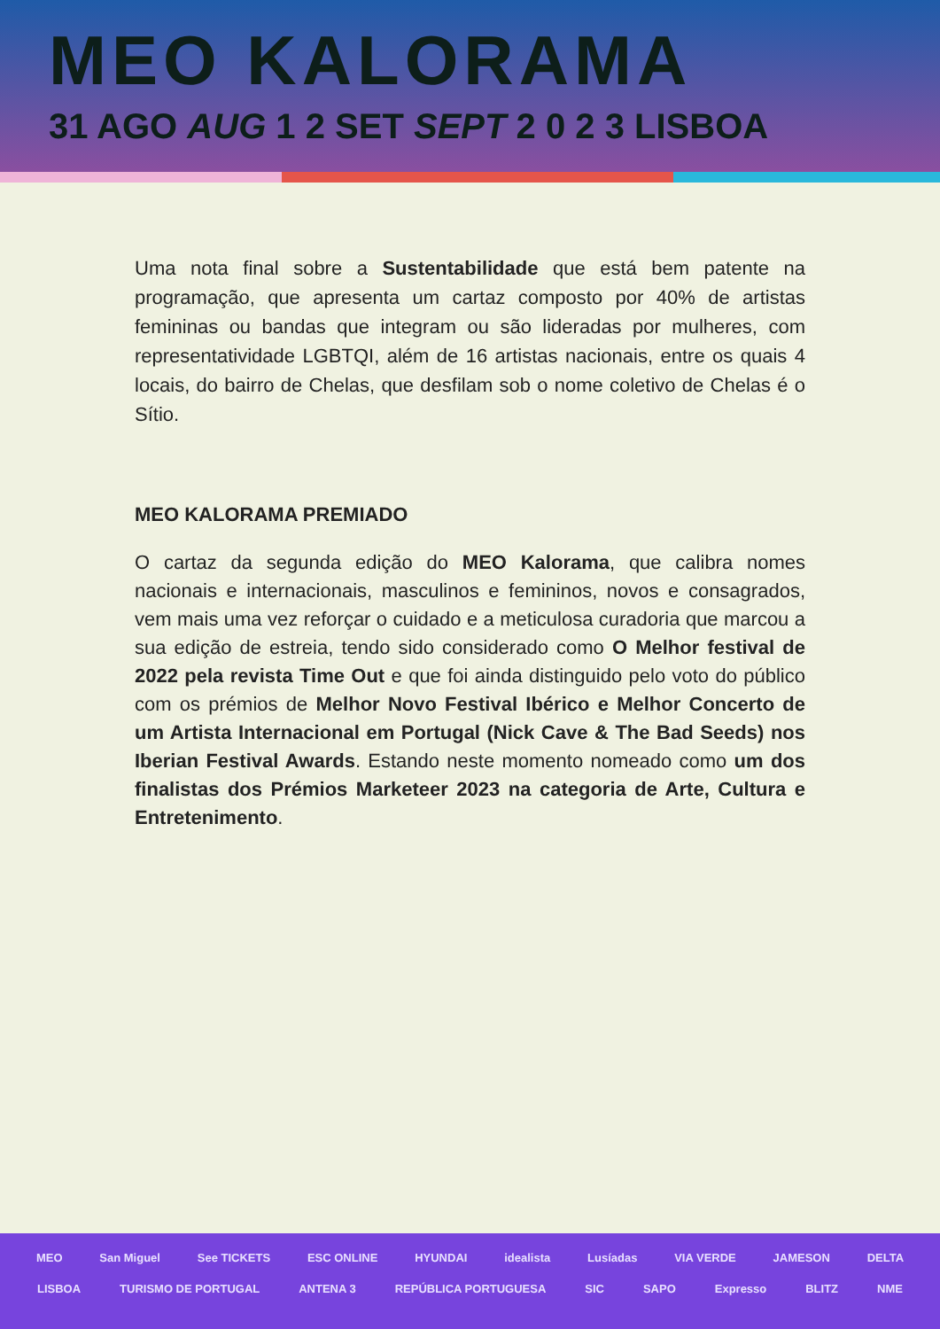MEO KALORAMA
31 AGO AUG 1 2 SET SEPT 2 0 2 3 LISBOA
Uma nota final sobre a Sustentabilidade que está bem patente na programação, que apresenta um cartaz composto por 40% de artistas femininas ou bandas que integram ou são lideradas por mulheres, com representatividade LGBTQI, além de 16 artistas nacionais, entre os quais 4 locais, do bairro de Chelas, que desfilam sob o nome coletivo de Chelas é o Sítio.
MEO KALORAMA PREMIADO
O cartaz da segunda edição do MEO Kalorama, que calibra nomes nacionais e internacionais, masculinos e femininos, novos e consagrados, vem mais uma vez reforçar o cuidado e a meticulosa curadoria que marcou a sua edição de estreia, tendo sido considerado como O Melhor festival de 2022 pela revista Time Out e que foi ainda distinguido pelo voto do público com os prémios de Melhor Novo Festival Ibérico e Melhor Concerto de um Artista Internacional em Portugal (Nick Cave & The Bad Seeds) nos Iberian Festival Awards. Estando neste momento nomeado como um dos finalistas dos Prémios Marketeer 2023 na categoria de Arte, Cultura e Entretenimento.
MEO San Miguel See TICKETS ESC ONLINE HYUNDAI idealista Lusíadas VIA VERDE JAMESON DELTA
LISBOA TURISMO DE PORTUGAL ANTENA 3 REPÚBLICA PORTUGUESA SIC SAPO Expresso BLITZ NME